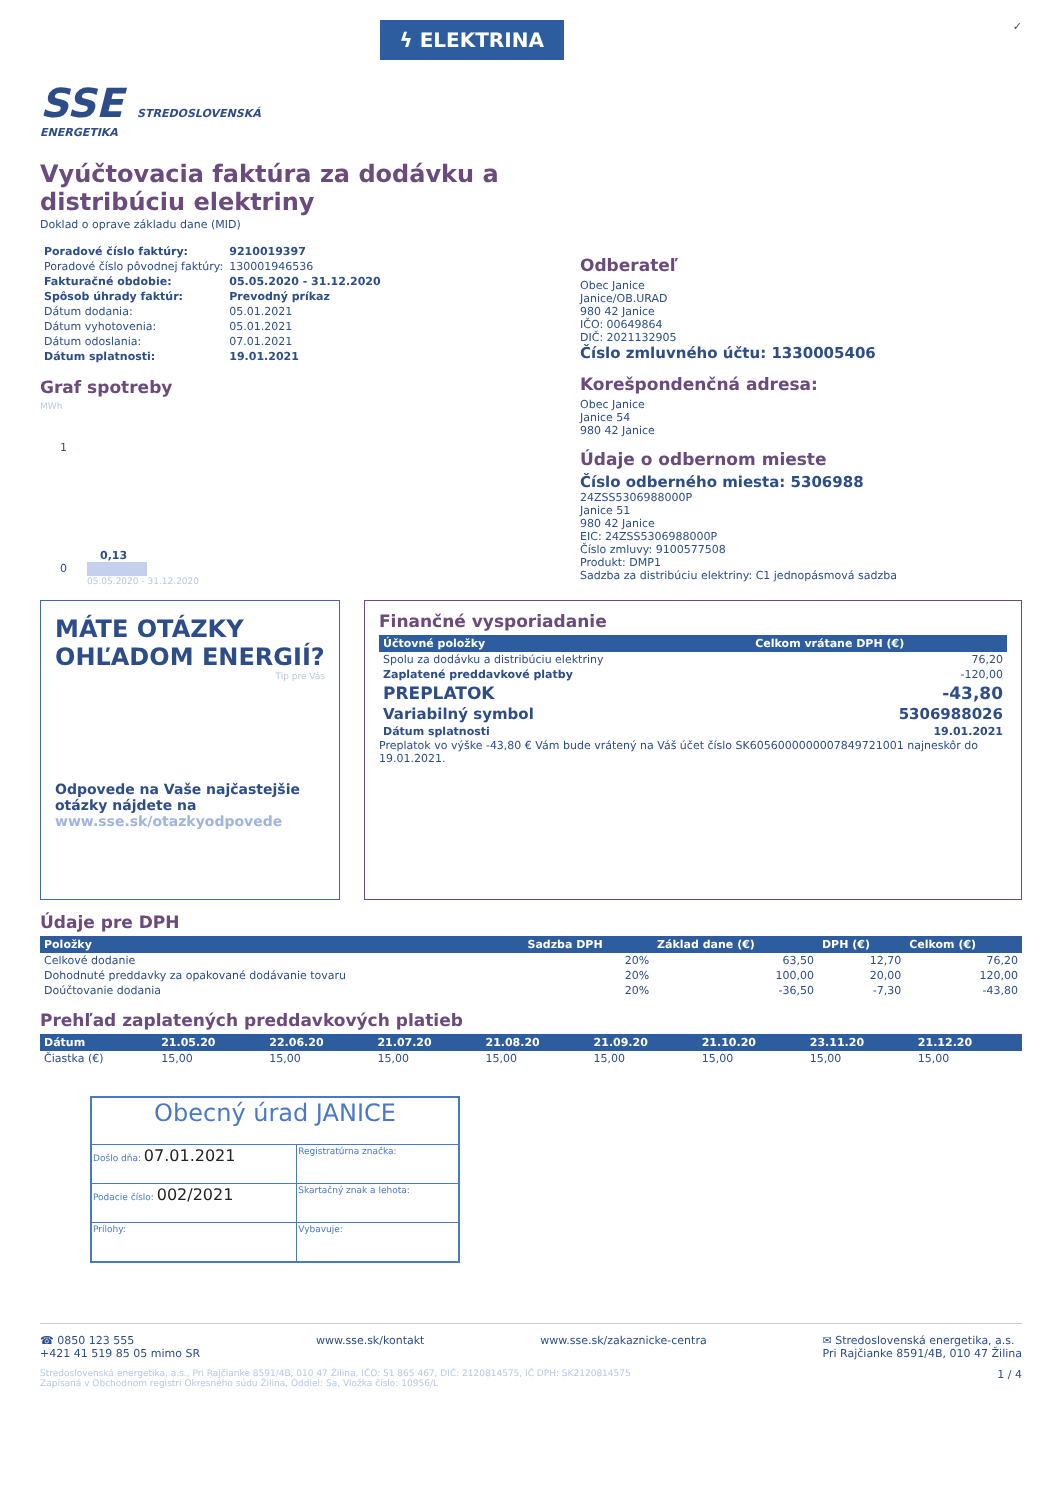SSE STREDOSLOVENSKÁ
ENERGETIKA
ϟ ELEKTRINA
✓
Vyúčtovacia faktúra za dodávku a distribúciu elektriny
Doklad o oprave základu dane (MID)
| Poradové číslo faktúry: | 9210019397 |
| Poradové číslo pôvodnej faktúry: | 130001946536 |
| Fakturačné obdobie: | 05.05.2020 - 31.12.2020 |
| Spôsob úhrady faktúr: | Prevodný príkaz |
| Dátum dodania: | 05.01.2021 |
| Dátum vyhotovenia: | 05.01.2021 |
| Dátum odoslania: | 07.01.2021 |
| Dátum splatnosti: | 19.01.2021 |
Graf spotreby
MWh
1
0,13
0
05.05.2020 - 31.12.2020
Odberateľ
Obec Janice
Janice/OB.URAD
980 42 Janice
IČO: 00649864
DIČ: 2021132905
Číslo zmluvného účtu: 1330005406
Korešpondenčná adresa:
Obec Janice
Janice 54
980 42 Janice
Údaje o odbernom mieste
Číslo odberného miesta: 5306988
24ZSS5306988000P
Janice 51
980 42 Janice
EIC: 24ZSS5306988000P
Číslo zmluvy: 9100577508
Produkt: DMP1
Sadzba za distribúciu elektriny: C1 jednopásmová sadzba
MÁTE OTÁZKY OHĽADOM ENERGIÍ?
Tip pre Vás
Odpovede na Vaše najčastejšie otázky nájdete na www.sse.sk/otazkyodpovede
Finančné vysporiadanie
| Účtovné položky | Celkom vrátane DPH (€) |
| --- | --- |
| Spolu za dodávku a distribúciu elektriny | 76,20 |
| Zaplatené preddavkové platby | -120,00 |
| PREPLATOK | -43,80 |
| Variabilný symbol | 5306988026 |
| Dátum splatnosti | 19.01.2021 |
Preplatok vo výške -43,80 € Vám bude vrátený na Váš účet číslo SK6056000000007849721001 najneskôr do 19.01.2021.
Údaje pre DPH
| Položky | Sadzba DPH | Základ dane (€) | DPH (€) | Celkom (€) |
| --- | --- | --- | --- | --- |
| Celkové dodanie | 20% | 63,50 | 12,70 | 76,20 |
| Dohodnuté preddavky za opakované dodávanie tovaru | 20% | 100,00 | 20,00 | 120,00 |
| Doúčtovanie dodania | 20% | -36,50 | -7,30 | -43,80 |
Prehľad zaplatených preddavkových platieb
| Dátum | 21.05.20 | 22.06.20 | 21.07.20 | 21.08.20 | 21.09.20 | 21.10.20 | 23.11.20 | 21.12.20 |
| --- | --- | --- | --- | --- | --- | --- | --- | --- |
| Čiastka (€) | 15,00 | 15,00 | 15,00 | 15,00 | 15,00 | 15,00 | 15,00 | 15,00 |
| Obecný úrad JANICE | | |
| Došlo dňa: 07.01.2021 | | Registratúrna značka: |
| Podacie číslo: 002/2021 | | Skartačný znak a lehota: |
| Prílohy: | Vybavuje: | |
☎ 0850 123 555
+421 41 519 85 05 mimo SR
www.sse.sk/kontakt www.sse.sk/zakaznicke-centra ✉ Stredoslovenská energetika, a.s.
Pri Rajčianke 8591/4B, 010 47 Žilina
Stredoslovenská energetika, a.s., Pri Rajčianke 8591/4B, 010 47 Žilina, IČO: 51 865 467, DIČ: 2120814575, IČ DPH: SK2120814575
Zapísaná v Obchodnom registri Okresného súdu Žilina, Oddiel: Sa, Vložka číslo: 10956/L
1 / 4